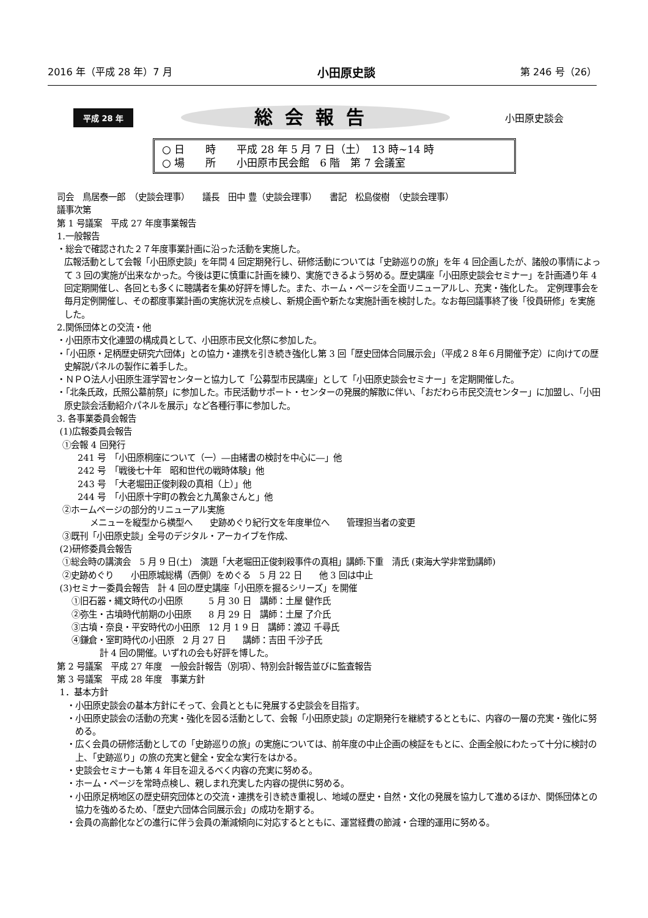2016 年（平成 28 年）7 月 小田原史談 第 246 号（26）
平成 28 年
総会報告
小田原史談会
○ 日　　時　　平成 28 年 5 月 7 日（土）　13 時~14 時
○ 場　　所　　小田原市民会館　6 階　第 7 会議室
司会　鳥居泰一郎　（史談会理事）　　議長　田中 豊（史談会理事）　　書記　松島俊樹　（史談会理事）
議事次第
第 1 号議案　平成 27 年度事業報告
1.一般報告
・総会で確認された２７年度事業計画に沿った活動を実施した。
広報活動として会報「小田原史談」を年間 4 回定期発行し、研修活動については「史跡巡りの旅」を年 4 回企画したが、諸般の事情によって 3 回の実施が出来なかった。今後は更に慎重に計画を練り、実施できるよう努める。歴史講座「小田原史談会セミナー」を計画通り年 4 回定期開催し、各回とも多くに聴講者を集め好評を博した。また、ホーム・ページを全面リニューアルし、充実・強化した。　定例理事会を毎月定例開催し、その都度事業計画の実施状況を点検し、新規企画や新たな実施計画を検討した。なお毎回議事終了後「役員研修」を実施した。
2.関係団体との交流・他
・小田原市文化連盟の構成員として、小田原市民文化祭に参加した。
・「小田原・足柄歴史研究六団体」との協力・連携を引き続き強化し第 3 回「歴史団体合同展示会」（平成２８年６月開催予定）に向けての歴史解説パネルの製作に着手した。
・ＮＰＯ法人小田原生涯学習センターと協力して「公募型市民講座」として「小田原史談会セミナー」を定期開催した。
・「北条氏政，氏照公墓前祭」に参加した。市民活動サポート・センターの発展的解散に伴い、「おだわら市民交流センター」に加盟し、「小田原史談会活動紹介パネルを展示」など各種行事に参加した。
3. 各事業委員会報告
(1)広報委員会報告
①会報 4 回発行
241 号　「小田原桐座について（一）―由緒書の検討を中心に―」他
242 号　「戦後七十年　昭和世代の戦時体験」他
243 号　「大老堀田正俊刺殺の真相（上）」他
244 号　「小田原十字町の教会と九萬象さんと」他
②ホームページの部分的リニューアル実施
メニューを縦型から横型へ　　史跡めぐり紀行文を年度単位へ　　管理担当者の変更
③既刊「小田原史談」全号のデジタル・アーカイブを作成、
(2)研修委員会報告
①総会時の講演会　5 月 9 日(土)　演題「大老堀田正俊刺殺事件の真相」講師:下重　清氏 (東海大学非常勤講師)
②史跡めぐり　　小田原城総構（西側）をめぐる　5 月 22 日　　他 3 回は中止
(3)セミナー委員会報告　計 4 回の歴史講座「小田原を掘るシリーズ」を開催
①旧石器・縄文時代の小田原　　　5 月 30 日　講師：土屋 健作氏
②弥生・古墳時代前期の小田原　　8 月 29 日　講師：土屋 了介氏
③古墳・奈良・平安時代の小田原　12 月 1 9 日　講師：渡辺 千尋氏
④鎌倉・室町時代の小田原　2 月 27 日　　講師：吉田 千沙子氏
計 4 回の開催。いずれの会も好評を博した。
第 2 号議案　平成 27 年度　一般会計報告（別項）、特別会計報告並びに監査報告
第 3 号議案　平成 28 年度　事業方針
1．基本方針
・小田原史談会の基本方針にそって、会員とともに発展する史談会を目指す。
・小田原史談会の活動の充実・強化を図る活動として、会報「小田原史談」の定期発行を継続するとともに、内容の一層の充実・強化に努める。
・広く会員の研修活動としての「史跡巡りの旅」の実施については、前年度の中止企画の検証をもとに、企画全般にわたって十分に検討の上、「史跡巡り」の旅の充実と健全・安全な実行をはかる。
・史談会セミナーも第 4 年目を迎えるべく内容の充実に努める。
・ホーム・ページを常時点検し、親しまれ充実した内容の提供に努める。
・小田原足柄地区の歴史研究団体との交流・連携を引き続き重視し、地域の歴史・自然・文化の発展を協力して進めるほか、関係団体との協力を強めるため、「歴史六団体合同展示会」の成功を期する。
・会員の高齢化などの進行に伴う会員の漸減傾向に対応するとともに、運営経費の節減・合理的運用に努める。